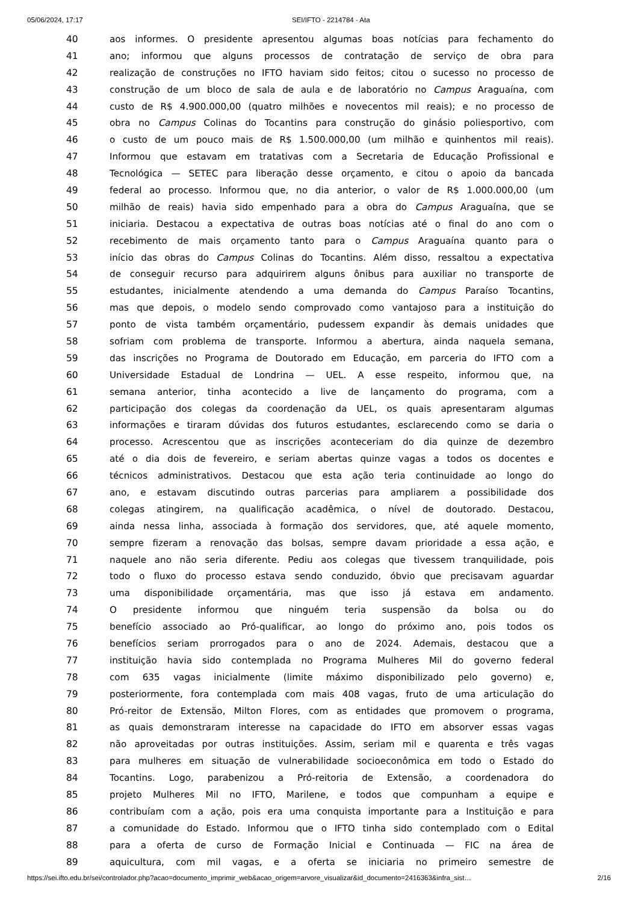05/06/2024, 17:17 SEI/IFTO - 2214784 - Ata
| 40 | aos informes. O presidente apresentou algumas boas notícias para fechamento do |
| 41 | ano; informou que alguns processos de contratação de serviço de obra para |
| 42 | realização de construções no IFTO haviam sido feitos; citou o sucesso no processo de |
| 43 | construção de um bloco de sala de aula e de laboratório no Campus Araguaína, com |
| 44 | custo de R$ 4.900.000,00 (quatro milhões e novecentos mil reais); e no processo de |
| 45 | obra no Campus Colinas do Tocantins para construção do ginásio poliesportivo, com |
| 46 | o custo de um pouco mais de R$ 1.500.000,00 (um milhão e quinhentos mil reais). |
| 47 | Informou que estavam em tratativas com a Secretaria de Educação Profissional e |
| 48 | Tecnológica — SETEC para liberação desse orçamento, e citou o apoio da bancada |
| 49 | federal ao processo. Informou que, no dia anterior, o valor de R$ 1.000.000,00 (um |
| 50 | milhão de reais) havia sido empenhado para a obra do Campus Araguaína, que se |
| 51 | iniciaria. Destacou a expectativa de outras boas notícias até o final do ano com o |
| 52 | recebimento de mais orçamento tanto para o Campus Araguaína quanto para o |
| 53 | início das obras do Campus Colinas do Tocantins. Além disso, ressaltou a expectativa |
| 54 | de conseguir recurso para adquirirem alguns ônibus para auxiliar no transporte de |
| 55 | estudantes, inicialmente atendendo a uma demanda do Campus Paraíso Tocantins, |
| 56 | mas que depois, o modelo sendo comprovado como vantajoso para a instituição do |
| 57 | ponto de vista também orçamentário, pudessem expandir às demais unidades que |
| 58 | sofriam com problema de transporte. Informou a abertura, ainda naquela semana, |
| 59 | das inscrições no Programa de Doutorado em Educação, em parceria do IFTO com a |
| 60 | Universidade Estadual de Londrina — UEL. A esse respeito, informou que, na |
| 61 | semana anterior, tinha acontecido a live de lançamento do programa, com a |
| 62 | participação dos colegas da coordenação da UEL, os quais apresentaram algumas |
| 63 | informações e tiraram dúvidas dos futuros estudantes, esclarecendo como se daria o |
| 64 | processo. Acrescentou que as inscrições aconteceriam do dia quinze de dezembro |
| 65 | até o dia dois de fevereiro, e seriam abertas quinze vagas a todos os docentes e |
| 66 | técnicos administrativos. Destacou que esta ação teria continuidade ao longo do |
| 67 | ano, e estavam discutindo outras parcerias para ampliarem a possibilidade dos |
| 68 | colegas atingirem, na qualificação acadêmica, o nível de doutorado. Destacou, |
| 69 | ainda nessa linha, associada à formação dos servidores, que, até aquele momento, |
| 70 | sempre fizeram a renovação das bolsas, sempre davam prioridade a essa ação, e |
| 71 | naquele ano não seria diferente. Pediu aos colegas que tivessem tranquilidade, pois |
| 72 | todo o fluxo do processo estava sendo conduzido, óbvio que precisavam aguardar |
| 73 | uma disponibilidade orçamentária, mas que isso já estava em andamento. |
| 74 | O presidente informou que ninguém teria suspensão da bolsa ou do |
| 75 | benefício associado ao Pró-qualificar, ao longo do próximo ano, pois todos os |
| 76 | benefícios seriam prorrogados para o ano de 2024. Ademais, destacou que a |
| 77 | instituição havia sido contemplada no Programa Mulheres Mil do governo federal |
| 78 | com 635 vagas inicialmente (limite máximo disponibilizado pelo governo) e, |
| 79 | posteriormente, fora contemplada com mais 408 vagas, fruto de uma articulação do |
| 80 | Pró-reitor de Extensão, Milton Flores, com as entidades que promovem o programa, |
| 81 | as quais demonstraram interesse na capacidade do IFTO em absorver essas vagas |
| 82 | não aproveitadas por outras instituições. Assim, seriam mil e quarenta e três vagas |
| 83 | para mulheres em situação de vulnerabilidade socioeconômica em todo o Estado do |
| 84 | Tocantins. Logo, parabenizou a Pró-reitoria de Extensão, a coordenadora do |
| 85 | projeto Mulheres Mil no IFTO, Marilene, e todos que compunham a equipe e |
| 86 | contribuíam com a ação, pois era uma conquista importante para a Instituição e para |
| 87 | a comunidade do Estado. Informou que o IFTO tinha sido contemplado com o Edital |
| 88 | para a oferta de curso de Formação Inicial e Continuada — FIC na área de |
| 89 | aquicultura, com mil vagas, e a oferta se iniciaria no primeiro semestre de |
https://sei.ifto.edu.br/sei/controlador.php?acao=documento_imprimir_web&acao_origem=arvore_visualizar&id_documento=2416363&infra_sist… 2/16